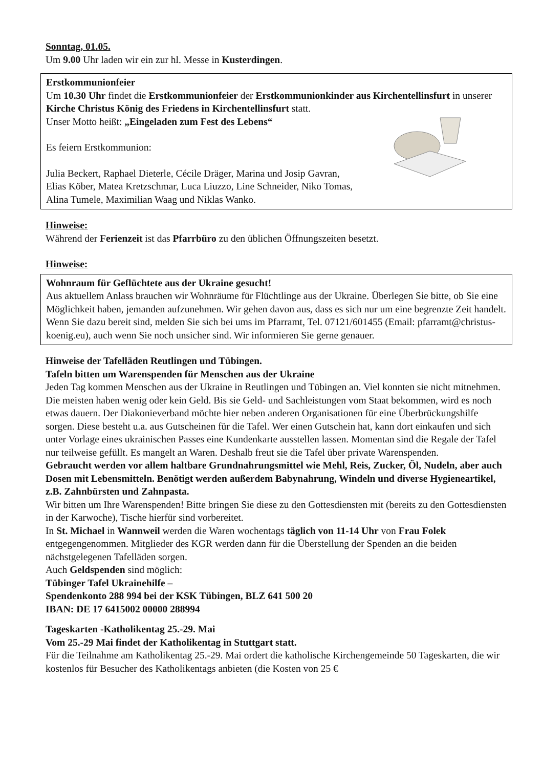Sonntag, 01.05.
Um 9.00 Uhr laden wir ein zur hl. Messe in Kusterdingen.
Erstkommunionfeier
Um 10.30 Uhr findet die Erstkommunionfeier der Erstkommunionkinder aus Kirchentellinsfurt in unserer Kirche Christus König des Friedens in Kirchentellinsfurt statt.
Unser Motto heißt: „Eingeladen zum Fest des Lebens“
Es feiern Erstkommunion:
Julia Beckert, Raphael Dieterle, Cécile Dräger, Marina und Josip Gavran,
Elias Köber, Matea Kretzschmar, Luca Liuzzo, Line Schneider, Niko Tomas,
Alina Tumele, Maximilian Waag und Niklas Wanko.
Hinweise:
Während der Ferienzeit ist das Pfarrbüro zu den üblichen Öffnungszeiten besetzt.
Hinweise:
Wohnraum für Geflüchtete aus der Ukraine gesucht!
Aus aktuellem Anlass brauchen wir Wohnräume für Flüchtlinge aus der Ukraine. Überlegen Sie bitte, ob Sie eine Möglichkeit haben, jemanden aufzunehmen. Wir gehen davon aus, dass es sich nur um eine begrenzte Zeit handelt. Wenn Sie dazu bereit sind, melden Sie sich bei ums im Pfarramt, Tel. 07121/601455 (Email: pfarramt@christus-koenig.eu), auch wenn Sie noch unsicher sind. Wir informieren Sie gerne genauer.
Hinweise der Tafelläden Reutlingen und Tübingen.
Tafeln bitten um Warenspenden für Menschen aus der Ukraine
Jeden Tag kommen Menschen aus der Ukraine in Reutlingen und Tübingen an. Viel konnten sie nicht mitnehmen. Die meisten haben wenig oder kein Geld. Bis sie Geld- und Sachleistungen vom Staat bekommen, wird es noch etwas dauern. Der Diakonieverband möchte hier neben anderen Organisationen für eine Überbrückungshilfe sorgen. Diese besteht u.a. aus Gutscheinen für die Tafel. Wer einen Gutschein hat, kann dort einkaufen und sich unter Vorlage eines ukrainischen Passes eine Kundenkarte ausstellen lassen. Momentan sind die Regale der Tafel nur teilweise gefüllt. Es mangelt an Waren. Deshalb freut sie die Tafel über private Warenspenden.
Gebraucht werden vor allem haltbare Grundnahrungsmittel wie Mehl, Reis, Zucker, Öl, Nudeln, aber auch Dosen mit Lebensmitteln. Benötigt werden außerdem Babynahrung, Windeln und diverse Hygieneartikel, z.B. Zahnbürsten und Zahnpasta.
Wir bitten um Ihre Warenspenden! Bitte bringen Sie diese zu den Gottesdiensten mit (bereits zu den Gottesdiensten in der Karwoche), Tische hierfür sind vorbereitet.
In St. Michael in Wannweil werden die Waren wochentags täglich von 11-14 Uhr von Frau Folek entgegengenommen. Mitglieder des KGR werden dann für die Überstellung der Spenden an die beiden nächstgelegenen Tafelläden sorgen.
Auch Geldspenden sind möglich:
Tübinger Tafel Ukrainehilfe –
Spendenkonto 288 994 bei der KSK Tübingen, BLZ 641 500 20
IBAN: DE 17 6415002 00000 288994
Tageskarten -Katholikentag 25.-29. Mai
Vom 25.-29 Mai findet der Katholikentag in Stuttgart statt.
Für die Teilnahme am Katholikentag 25.-29. Mai ordert die katholische Kirchengemeinde 50 Tageskarten, die wir kostenlos für Besucher des Katholikentags anbieten (die Kosten von 25 €